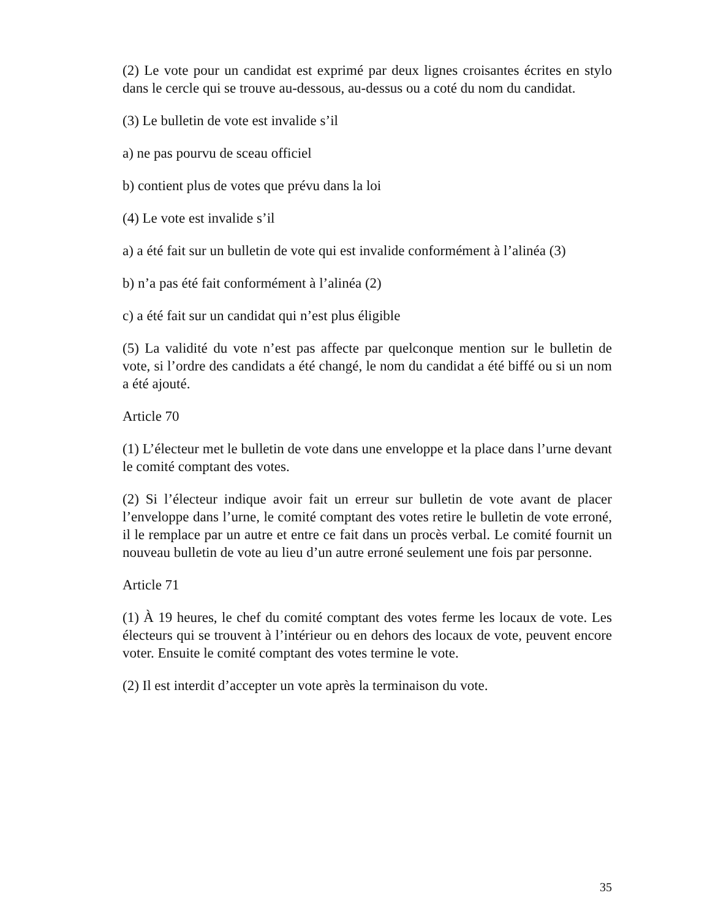(2) Le vote pour un candidat est exprimé par deux lignes croisantes écrites en stylo dans le cercle qui se trouve au-dessous, au-dessus ou a coté du nom du candidat.
(3) Le bulletin de vote est invalide s’il
a) ne pas pourvu de sceau officiel
b) contient plus de votes que prévu dans la loi
(4) Le vote est invalide s’il
a) a été fait sur un bulletin de vote qui est invalide conformément à l’alinéa (3)
b) n’a pas été fait conformément à l’alinéa (2)
c) a été fait sur un candidat qui n’est plus éligible
(5) La validité du vote n’est pas affecte par quelconque mention sur le bulletin de vote, si l’ordre des candidats a été changé, le nom du candidat a été biffé ou si un nom a été ajouté.
Article 70
(1) L’électeur met le bulletin de vote dans une enveloppe et la place dans l’urne devant le comité comptant des votes.
(2) Si l’électeur indique avoir fait un erreur sur bulletin de vote avant de placer l’enveloppe dans l’urne, le comité comptant des votes retire le bulletin de vote erroné, il le remplace par un autre et entre ce fait dans un procès verbal. Le comité fournit un nouveau bulletin de vote au lieu d’un autre erroné seulement une fois par personne.
Article 71
(1) À 19 heures, le chef du comité comptant des votes ferme les locaux de vote. Les électeurs qui se trouvent à l’intérieur ou en dehors des locaux de vote, peuvent encore voter. Ensuite le comité comptant des votes termine le vote.
(2) Il est interdit d’accepter un vote après la terminaison du vote.
35